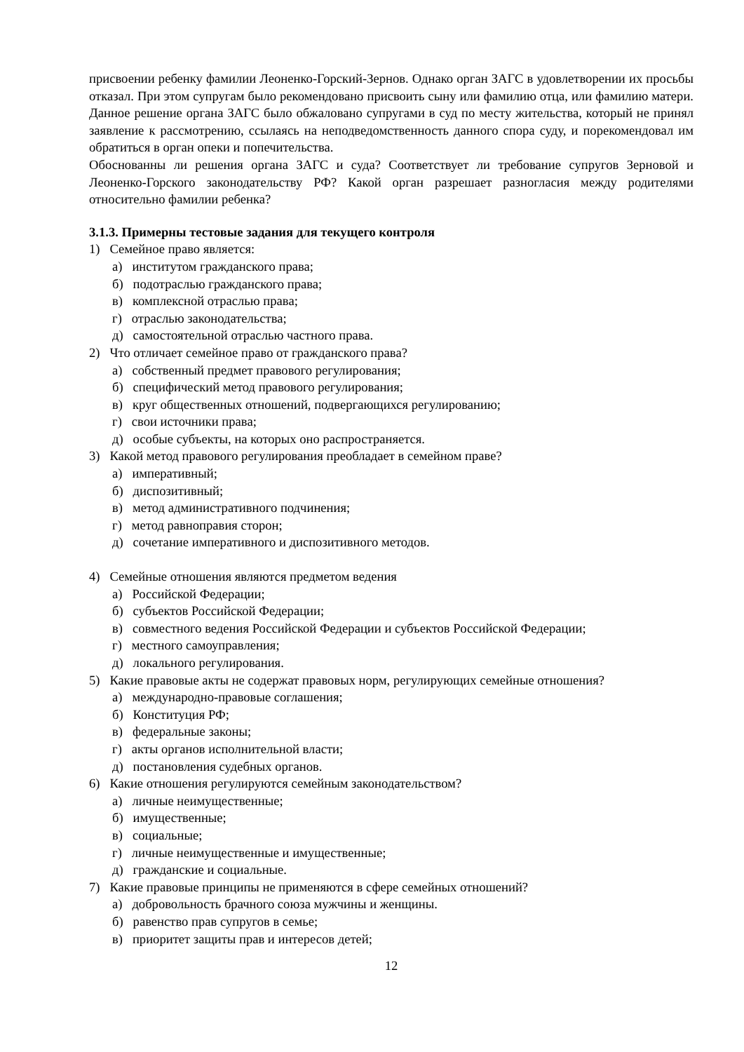присвоении ребенку фамилии Леоненко-Горский-Зернов. Однако орган ЗАГС в удовлетворении их просьбы отказал. При этом супругам было рекомендовано присвоить сыну или фамилию отца, или фамилию матери. Данное решение органа ЗАГС было обжаловано супругами в суд по месту жительства, который не принял заявление к рассмотрению, ссылаясь на неподведомственность данного спора суду, и порекомендовал им обратиться в орган опеки и попечительства.
Обоснованны ли решения органа ЗАГС и суда? Соответствует ли требование супругов Зерновой и Леоненко-Горского законодательству РФ? Какой орган разрешает разногласия между родителями относительно фамилии ребенка?
3.1.3. Примерны тестовые задания для текущего контроля
1) Семейное право является:
а) институтом гражданского права;
б) подотраслью гражданского права;
в) комплексной отраслью права;
г) отраслью законодательства;
д) самостоятельной отраслью частного права.
2) Что отличает семейное право от гражданского права?
а) собственный предмет правового регулирования;
б) специфический метод правового регулирования;
в) круг общественных отношений, подвергающихся регулированию;
г) свои источники права;
д) особые субъекты, на которых оно распространяется.
3) Какой метод правового регулирования преобладает в семейном праве?
а) императивный;
б) диспозитивный;
в) метод административного подчинения;
г) метод равноправия сторон;
д) сочетание императивного и диспозитивного методов.
4) Семейные отношения являются предметом ведения
а) Российской Федерации;
б) субъектов Российской Федерации;
в) совместного ведения Российской Федерации и субъектов Российской Федерации;
г) местного самоуправления;
д) локального регулирования.
5) Какие правовые акты не содержат правовых норм, регулирующих семейные отношения?
а) международно-правовые соглашения;
б) Конституция РФ;
в) федеральные законы;
г) акты органов исполнительной власти;
д) постановления судебных органов.
6) Какие отношения регулируются семейным законодательством?
а) личные неимущественные;
б) имущественные;
в) социальные;
г) личные неимущественные и имущественные;
д) гражданские и социальные.
7) Какие правовые принципы не применяются в сфере семейных отношений?
а) добровольность брачного союза мужчины и женщины.
б) равенство прав супругов в семье;
в) приоритет защиты прав и интересов детей;
12